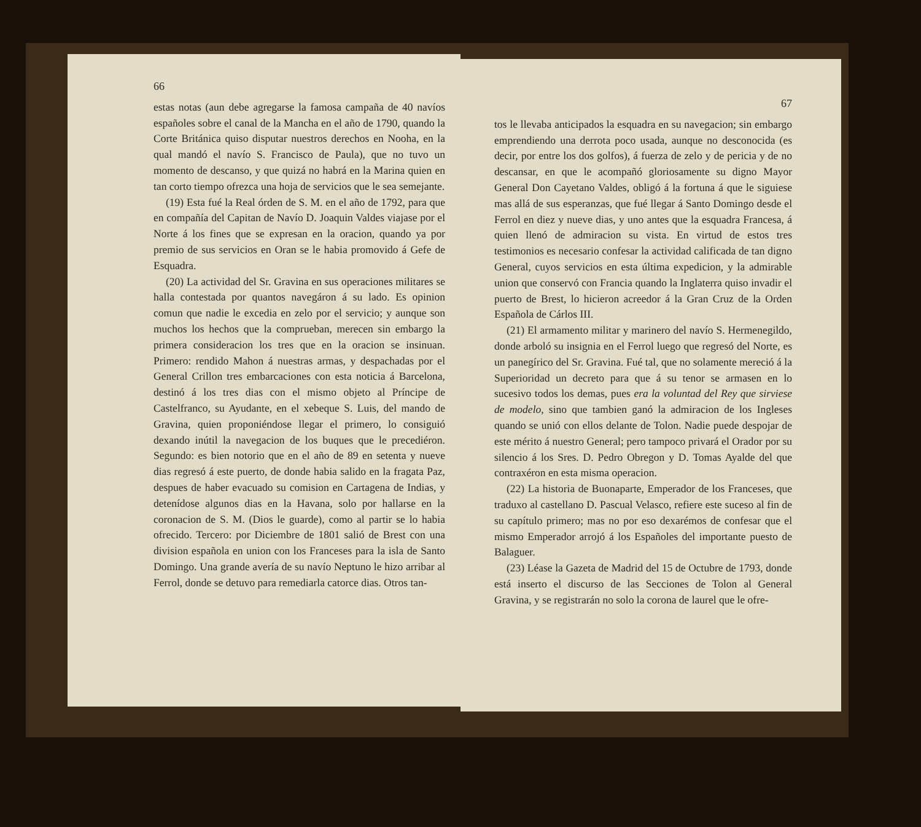66
estas notas (aun debe agregarse la famosa campaña de 40 navíos españoles sobre el canal de la Mancha en el año de 1790, quando la Corte Británica quiso disputar nuestros derechos en Nooha, en la qual mandó el navío S. Francisco de Paula), que no tuvo un momento de descanso, y que quizá no habrá en la Marina quien en tan corto tiempo ofrezca una hoja de servicios que le sea semejante.
(19) Esta fué la Real órden de S. M. en el año de 1792, para que en compañía del Capitan de Navío D. Joaquin Valdes viajase por el Norte á los fines que se expresan en la oracion, quando ya por premio de sus servicios en Oran se le habia promovido á Gefe de Esquadra.
(20) La actividad del Sr. Gravina en sus operaciones militares se halla contestada por quantos navegáron á su lado. Es opinion comun que nadie le excedia en zelo por el servicio; y aunque son muchos los hechos que la comprueban, merecen sin embargo la primera consideracion los tres que en la oracion se insinuan. Primero: rendido Mahon á nuestras armas, y despachadas por el General Crillon tres embarcaciones con esta noticia á Barcelona, destinó á los tres dias con el mismo objeto al Príncipe de Castelfranco, su Ayudante, en el xebeque S. Luis, del mando de Gravina, quien proponiéndose llegar el primero, lo consiguió dexando inútil la navegacion de los buques que le precediéron. Segundo: es bien notorio que en el año de 89 en setenta y nueve dias regresó á este puerto, de donde habia salido en la fragata Paz, despues de haber evacuado su comision en Cartagena de Indias, y detenídose algunos dias en la Havana, solo por hallarse en la coronacion de S. M. (Dios le guarde), como al partir se lo habia ofrecido. Tercero: por Diciembre de 1801 salió de Brest con una division española en union con los Franceses para la isla de Santo Domingo. Una grande avería de su navío Neptuno le hizo arribar al Ferrol, donde se detuvo para remediarla catorce dias. Otros tan-
67
tos le llevaba anticipados la esquadra en su navegacion; sin embargo emprendiendo una derrota poco usada, aunque no desconocida (es decir, por entre los dos golfos), á fuerza de zelo y de pericia y de no descansar, en que le acompañó gloriosamente su digno Mayor General Don Cayetano Valdes, obligó á la fortuna á que le siguiese mas allá de sus esperanzas, que fué llegar á Santo Domingo desde el Ferrol en diez y nueve dias, y uno antes que la esquadra Francesa, á quien llenó de admiracion su vista. En virtud de estos tres testimonios es necesario confesar la actividad calificada de tan digno General, cuyos servicios en esta última expedicion, y la admirable union que conservó con Francia quando la Inglaterra quiso invadir el puerto de Brest, lo hicieron acreedor á la Gran Cruz de la Orden Española de Cárlos III.
(21) El armamento militar y marinero del navío S. Hermenegildo, donde arboló su insignia en el Ferrol luego que regresó del Norte, es un panegírico del Sr. Gravina. Fué tal, que no solamente mereció á la Superioridad un decreto para que á su tenor se armasen en lo sucesivo todos los demas, pues era la voluntad del Rey que sirviese de modelo, sino que tambien ganó la admiracion de los Ingleses quando se unió con ellos delante de Tolon. Nadie puede despojar de este mérito á nuestro General; pero tampoco privará el Orador por su silencio á los Sres. D. Pedro Obregon y D. Tomas Ayalde del que contraxéron en esta misma operacion.
(22) La historia de Buonaparte, Emperador de los Franceses, que traduxo al castellano D. Pascual Velasco, refiere este suceso al fin de su capítulo primero; mas no por eso dexarémos de confesar que el mismo Emperador arrojó á los Españoles del importante puesto de Balaguer.
(23) Léase la Gazeta de Madrid del 15 de Octubre de 1793, donde está inserto el discurso de las Secciones de Tolon al General Gravina, y se registrarán no solo la corona de laurel que le ofre-